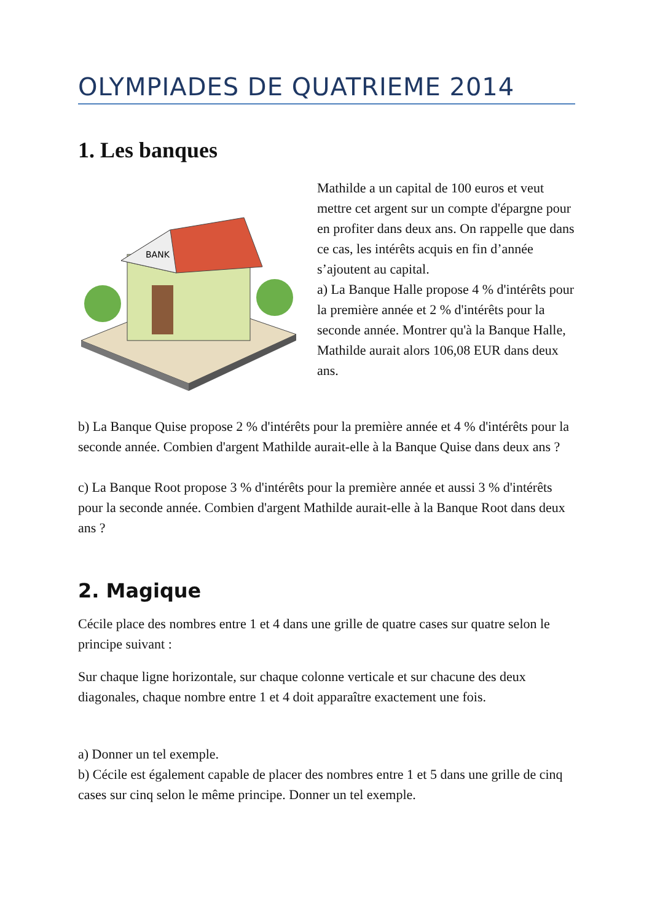OLYMPIADES DE QUATRIEME 2014
1. Les banques
BANK
Mathilde a un capital de 100 euros et veut mettre cet argent sur un compte d'épargne pour en profiter dans deux ans. On rappelle que dans ce cas, les intérêts acquis en fin d’année s’ajoutent au capital.
a) La Banque Halle propose 4 % d'intérêts pour la première année et 2 % d'intérêts pour la seconde année. Montrer qu'à la Banque Halle, Mathilde aurait alors 106,08 EUR dans deux ans.
b) La Banque Quise propose 2 % d'intérêts pour la première année et 4 % d'intérêts pour la seconde année. Combien d'argent Mathilde aurait-elle à la Banque Quise dans deux ans ?
c) La Banque Root propose 3 % d'intérêts pour la première année et aussi 3 % d'intérêts pour la seconde année. Combien d'argent Mathilde aurait-elle à la Banque Root dans deux ans ?
2. Magique
Cécile place des nombres entre 1 et 4 dans une grille de quatre cases sur quatre selon le principe suivant :
Sur chaque ligne horizontale, sur chaque colonne verticale et sur chacune des deux diagonales, chaque nombre entre 1 et 4 doit apparaître exactement une fois.
a) Donner un tel exemple.
b) Cécile est également capable de placer des nombres entre 1 et 5 dans une grille de cinq cases sur cinq selon le même principe. Donner un tel exemple.